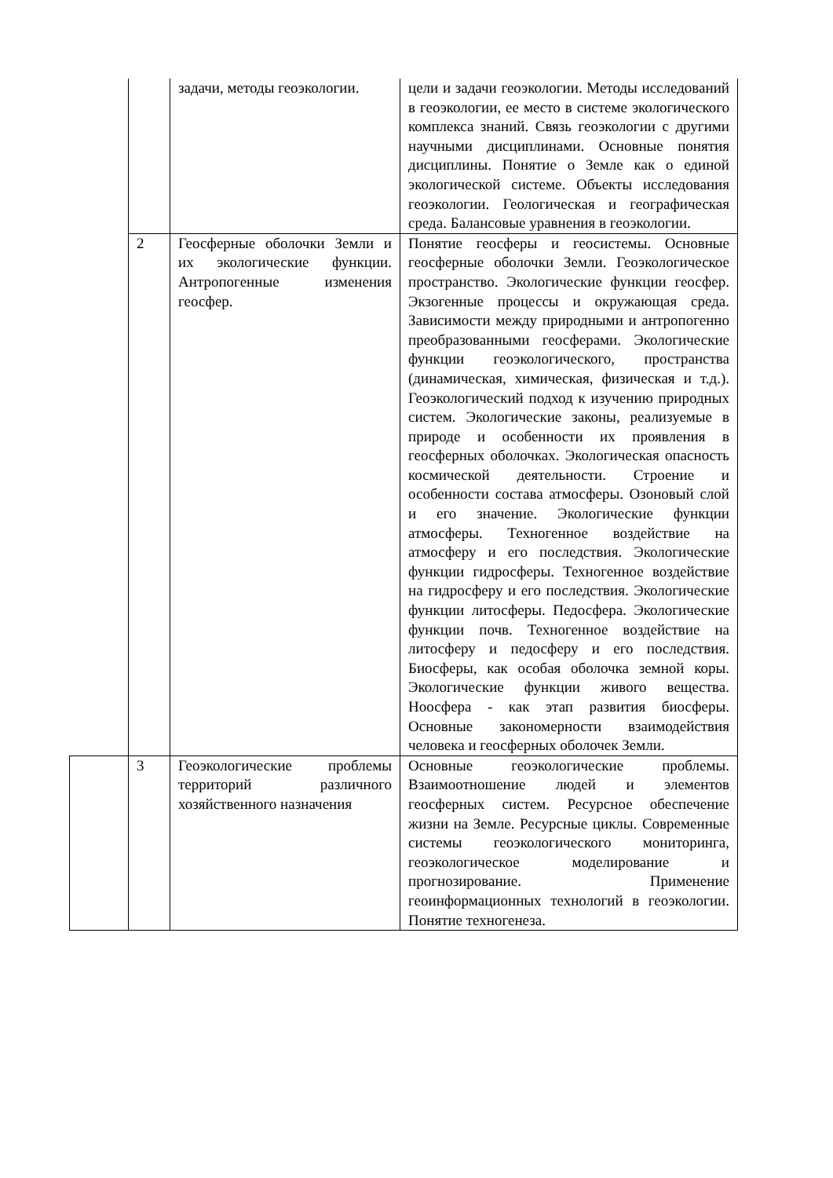| | | задачи, методы геоэкологии. | цели и задачи геоэкологии. Методы исследований в геоэкологии, ее место в системе экологического комплекса знаний. Связь геоэкологии с другими научными дисциплинами. Основные понятия дисциплины. Понятие о Земле как о единой экологической системе. Объекты исследования геоэкологии. Геологическая и географическая среда. Балансовые уравнения в геоэкологии. |
| | 2 | Геосферные оболочки Земли и их экологические функции. Антропогенные изменения геосфер. | Понятие геосферы и геосистемы. Основные геосферные оболочки Земли. Геоэкологическое пространство. Экологические функции геосфер. Экзогенные процессы и окружающая среда. Зависимости между природными и антропогенно преобразованными геосферами. Экологические функции геоэкологического, пространства (динамическая, химическая, физическая и т.д.). Геоэкологический подход к изучению природных систем. Экологические законы, реализуемые в природе и особенности их проявления в геосферных оболочках. Экологическая опасность космической деятельности. Строение и особенности состава атмосферы. Озоновый слой и его значение. Экологические функции атмосферы. Техногенное воздействие на атмосферу и его последствия. Экологические функции гидросферы. Техногенное воздействие на гидросферу и его последствия. Экологические функции литосферы. Педосфера. Экологические функции почв. Техногенное воздействие на литосферу и педосферу и его последствия. Биосферы, как особая оболочка земной коры. Экологические функции живого вещества. Ноосфера - как этап развития биосферы. Основные закономерности взаимодействия человека и геосферных оболочек Земли. |
| | 3 | Геоэкологические проблемы территорий различного хозяйственного назначения | Основные геоэкологические проблемы. Взаимоотношение людей и элементов геосферных систем. Ресурсное обеспечение жизни на Земле. Ресурсные циклы. Современные системы геоэкологического мониторинга, геоэкологическое моделирование и прогнозирование. Применение геоинформационных технологий в геоэкологии. Понятие техногенеза. |